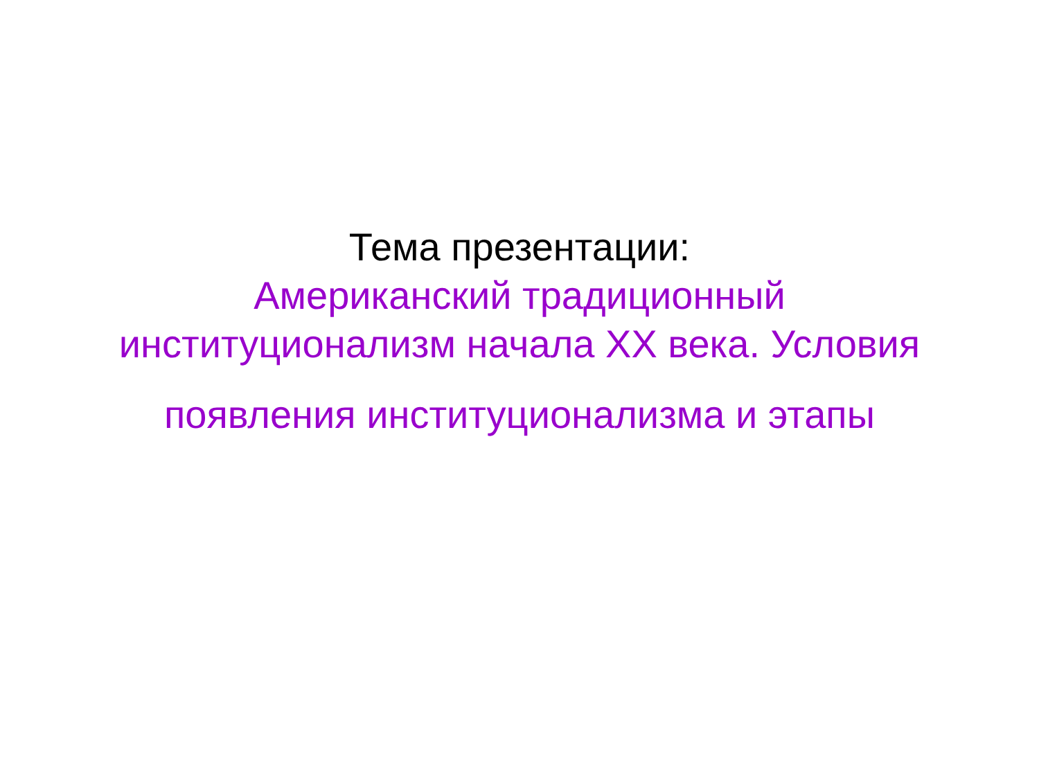Тема презентации:
Американский традиционный
институционализм начала XX века. Условия
появления институционализма и этапы